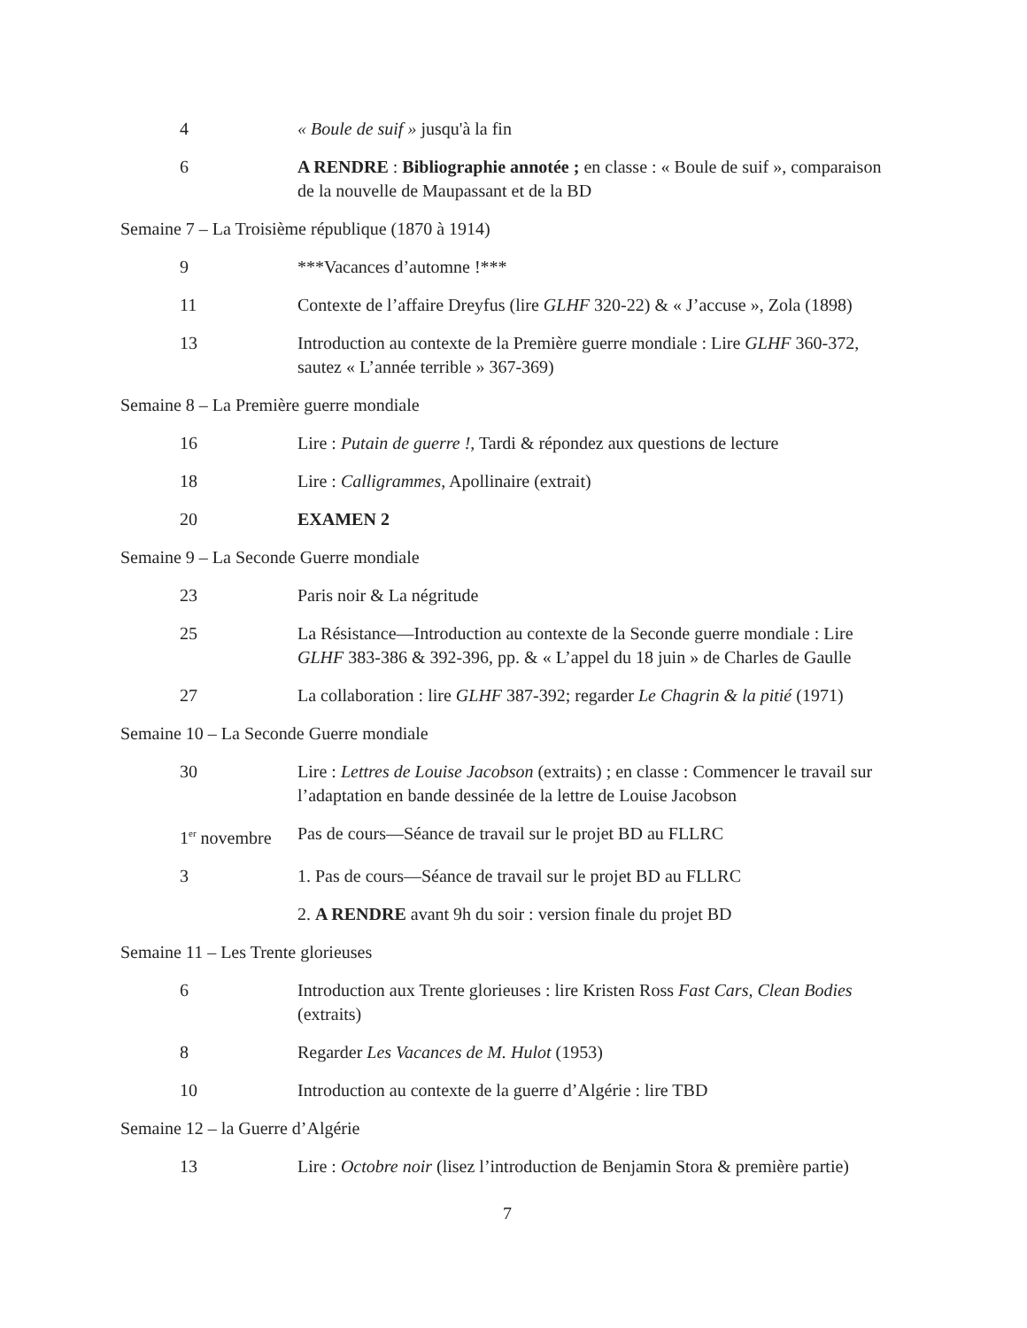| 4 | « Boule de suif » jusqu'à la fin |
| 6 | A RENDRE : Bibliographie annotée ; en classe : « Boule de suif », comparaison de la nouvelle de Maupassant et de la BD |
| Semaine 7 – La Troisième république (1870 à 1914) | |
| 9 | ***Vacances d’automne !*** |
| 11 | Contexte de l’affaire Dreyfus (lire GLHF 320-22) & « J’accuse », Zola (1898) |
| 13 | Introduction au contexte de la Première guerre mondiale : Lire GLHF 360-372, sautez « L’année terrible » 367-369) |
| Semaine 8 – La Première guerre mondiale | |
| 16 | Lire : Putain de guerre ! , Tardi & répondez aux questions de lecture |
| 18 | Lire : Calligrammes , Apollinaire (extrait) |
| 20 | EXAMEN 2 |
| Semaine 9 – La Seconde Guerre mondiale | |
| 23 | Paris noir & La négritude |
| 25 | La Résistance—Introduction au contexte de la Seconde guerre mondiale : Lire GLHF 383-386 & 392-396, pp. & « L’appel du 18 juin » de Charles de Gaulle |
| 27 | La collaboration : lire GLHF 387-392; regarder Le Chagrin & la pitié (1971) |
| Semaine 10 – La Seconde Guerre mondiale | |
| 30 | Lire : Lettres de Louise Jacobson (extraits) ; en classe : Commencer le travail sur l’adaptation en bande dessinée de la lettre de Louise Jacobson |
| 1<sup>er</sup> novembre | Pas de cours—Séance de travail sur le projet BD au FLLRC |
| 3 | 1. Pas de cours—Séance de travail sur le projet BD au FLLRC |
| | 2. A RENDRE avant 9h du soir : version finale du projet BD |
| Semaine 11 – Les Trente glorieuses | |
| 6 | Introduction aux Trente glorieuses : lire Kristen Ross Fast Cars, Clean Bodies (extraits) |
| 8 | Regarder Les Vacances de M. Hulot (1953) |
| 10 | Introduction au contexte de la guerre d’Algérie : lire TBD |
| Semaine 12 – la Guerre d’Algérie | |
| 13 | Lire : Octobre noir (lisez l’introduction de Benjamin Stora & première partie) |
7